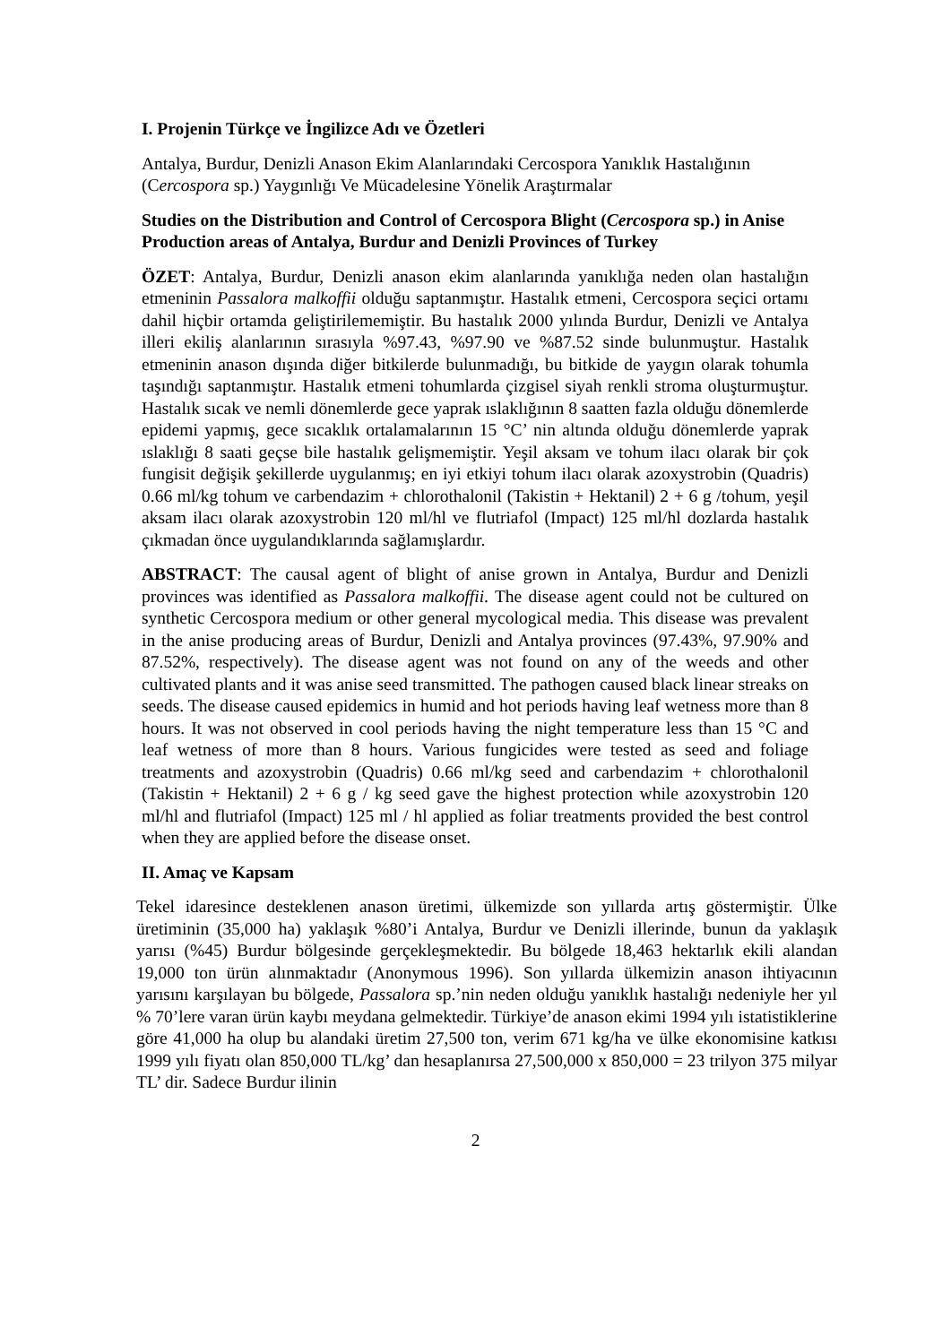I. Projenin Türkçe ve İngilizce Adı ve Özetleri
Antalya, Burdur, Denizli Anason Ekim Alanlarındaki Cercospora Yanıklık Hastalığının (Cercospora sp.) Yaygınlığı Ve Mücadelesine Yönelik Araştırmalar
Studies on the Distribution and Control of Cercospora Blight (Cercospora sp.) in Anise Production areas of Antalya, Burdur and Denizli Provinces of Turkey
ÖZET: Antalya, Burdur, Denizli anason ekim alanlarında yanıklığa neden olan hastalığın etmeninin Passalora malkoffii olduğu saptanmıştır. Hastalık etmeni, Cercospora seçici ortamı dahil hiçbir ortamda geliştirilememiştir. Bu hastalık 2000 yılında Burdur, Denizli ve Antalya illeri ekiliş alanlarının sırasıyla %97.43, %97.90 ve %87.52 sinde bulunmuştur. Hastalık etmeninin anason dışında diğer bitkilerde bulunmadığı, bu bitkide de yaygın olarak tohumla taşındığı saptanmıştır. Hastalık etmeni tohumlarda çizgisel siyah renkli stroma oluşturmuştur. Hastalık sıcak ve nemli dönemlerde gece yaprak ıslaklığının 8 saatten fazla olduğu dönemlerde epidemi yapmış, gece sıcaklık ortalamalarının 15 °C’ nin altında olduğu dönemlerde yaprak ıslaklığı 8 saati geçse bile hastalık gelişmemiştir. Yeşil aksam ve tohum ilacı olarak bir çok fungisit değişik şekillerde uygulanmış; en iyi etkiyi tohum ilacı olarak azoxystrobin (Quadris) 0.66 ml/kg tohum ve carbendazim + chlorothalonil (Takistin + Hektanil) 2 + 6 g /tohum, yeşil aksam ilacı olarak azoxystrobin 120 ml/hl ve flutriafol (Impact) 125 ml/hl dozlarda hastalık çıkmadan önce uygulandıklarında sağlamışlardır.
ABSTRACT: The causal agent of blight of anise grown in Antalya, Burdur and Denizli provinces was identified as Passalora malkoffii. The disease agent could not be cultured on synthetic Cercospora medium or other general mycological media. This disease was prevalent in the anise producing areas of Burdur, Denizli and Antalya provinces (97.43%, 97.90% and 87.52%, respectively). The disease agent was not found on any of the weeds and other cultivated plants and it was anise seed transmitted. The pathogen caused black linear streaks on seeds. The disease caused epidemics in humid and hot periods having leaf wetness more than 8 hours. It was not observed in cool periods having the night temperature less than 15 °C and leaf wetness of more than 8 hours. Various fungicides were tested as seed and foliage treatments and azoxystrobin (Quadris) 0.66 ml/kg seed and carbendazim + chlorothalonil (Takistin + Hektanil) 2 + 6 g / kg seed gave the highest protection while azoxystrobin 120 ml/hl and flutriafol (Impact) 125 ml / hl applied as foliar treatments provided the best control when they are applied before the disease onset.
II. Amaç ve Kapsam
Tekel idaresince desteklenen anason üretimi, ülkemizde son yıllarda artış göstermiştir. Ülke üretiminin (35,000 ha) yaklaşık %80’i Antalya, Burdur ve Denizli illerinde, bunun da yaklaşık yarısı (%45) Burdur bölgesinde gerçekleşmektedir. Bu bölgede 18,463 hektarlık ekili alandan 19,000 ton ürün alınmaktadır (Anonymous 1996). Son yıllarda ülkemizin anason ihtiyacının yarısını karşılayan bu bölgede, Passalora sp.’nin neden olduğu yanıklık hastalığı nedeniyle her yıl % 70’lere varan ürün kaybı meydana gelmektedir. Türkiye’de anason ekimi 1994 yılı istatistiklerine göre 41,000 ha olup bu alandaki üretim 27,500 ton, verim 671 kg/ha ve ülke ekonomisine katkısı 1999 yılı fiyatı olan 850,000 TL/kg’ dan hesaplanırsa 27,500,000 x 850,000 = 23 trilyon 375 milyar TL’ dir. Sadece Burdur ilinin
2